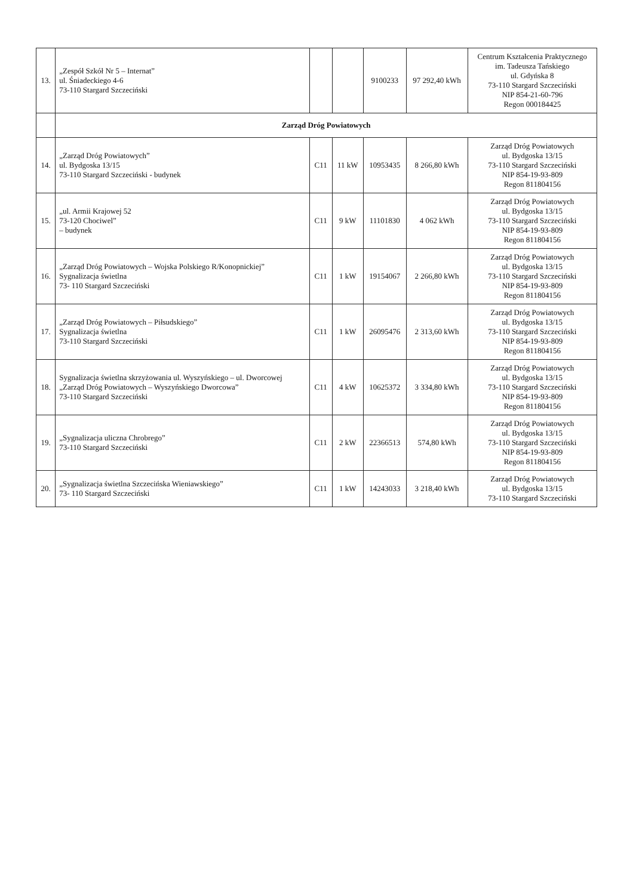| 13. | „Zespół Szkół Nr 5 – Internat” ul. Śniadeckiego 4-6 73-110 Stargard Szczeciński | | | 9100233 | 97 292,40 kWh | Centrum Kształcenia Praktycznego im. Tadeusza Tańskiego ul. Gdyńska 8 73-110 Stargard Szczeciński NIP 854-21-60-796 Regon 000184425 |
| | Zarząd Dróg Powiatowych | | | | | |
| 14. | „Zarząd Dróg Powiatowych” ul. Bydgoska 13/15 73-110 Stargard Szczeciński - budynek | C11 | 11 kW | 10953435 | 8 266,80 kWh | Zarząd Dróg Powiatowych ul. Bydgoska 13/15 73-110 Stargard Szczeciński NIP 854-19-93-809 Regon 811804156 |
| 15. | „ul. Armii Krajowej 52 73-120 Chociwel” – budynek | C11 | 9 kW | 11101830 | 4 062 kWh | Zarząd Dróg Powiatowych ul. Bydgoska 13/15 73-110 Stargard Szczeciński NIP 854-19-93-809 Regon 811804156 |
| 16. | „Zarząd Dróg Powiatowych – Wojska Polskiego R/Konopnickiej” Sygnalizacja świetlna 73- 110 Stargard Szczeciński | C11 | 1 kW | 19154067 | 2 266,80 kWh | Zarząd Dróg Powiatowych ul. Bydgoska 13/15 73-110 Stargard Szczeciński NIP 854-19-93-809 Regon 811804156 |
| 17. | „Zarząd Dróg Powiatowych – Piłsudskiego” Sygnalizacja świetlna 73-110 Stargard Szczeciński | C11 | 1 kW | 26095476 | 2 313,60 kWh | Zarząd Dróg Powiatowych ul. Bydgoska 13/15 73-110 Stargard Szczeciński NIP 854-19-93-809 Regon 811804156 |
| 18. | Sygnalizacja świetlna skrzyżowania ul. Wyszyńskiego – ul. Dworcowej „Zarząd Dróg Powiatowych – Wyszyńskiego Dworcowa” 73-110 Stargard Szczeciński | C11 | 4 kW | 10625372 | 3 334,80 kWh | Zarząd Dróg Powiatowych ul. Bydgoska 13/15 73-110 Stargard Szczeciński NIP 854-19-93-809 Regon 811804156 |
| 19. | „Sygnalizacja uliczna Chrobrego” 73-110 Stargard Szczeciński | C11 | 2 kW | 22366513 | 574,80 kWh | Zarząd Dróg Powiatowych ul. Bydgoska 13/15 73-110 Stargard Szczeciński NIP 854-19-93-809 Regon 811804156 |
| 20. | „Sygnalizacja świetlna Szczecińska Wieniawskiego” 73- 110 Stargard Szczeciński | C11 | 1 kW | 14243033 | 3 218,40 kWh | Zarząd Dróg Powiatowych ul. Bydgoska 13/15 73-110 Stargard Szczeciński |